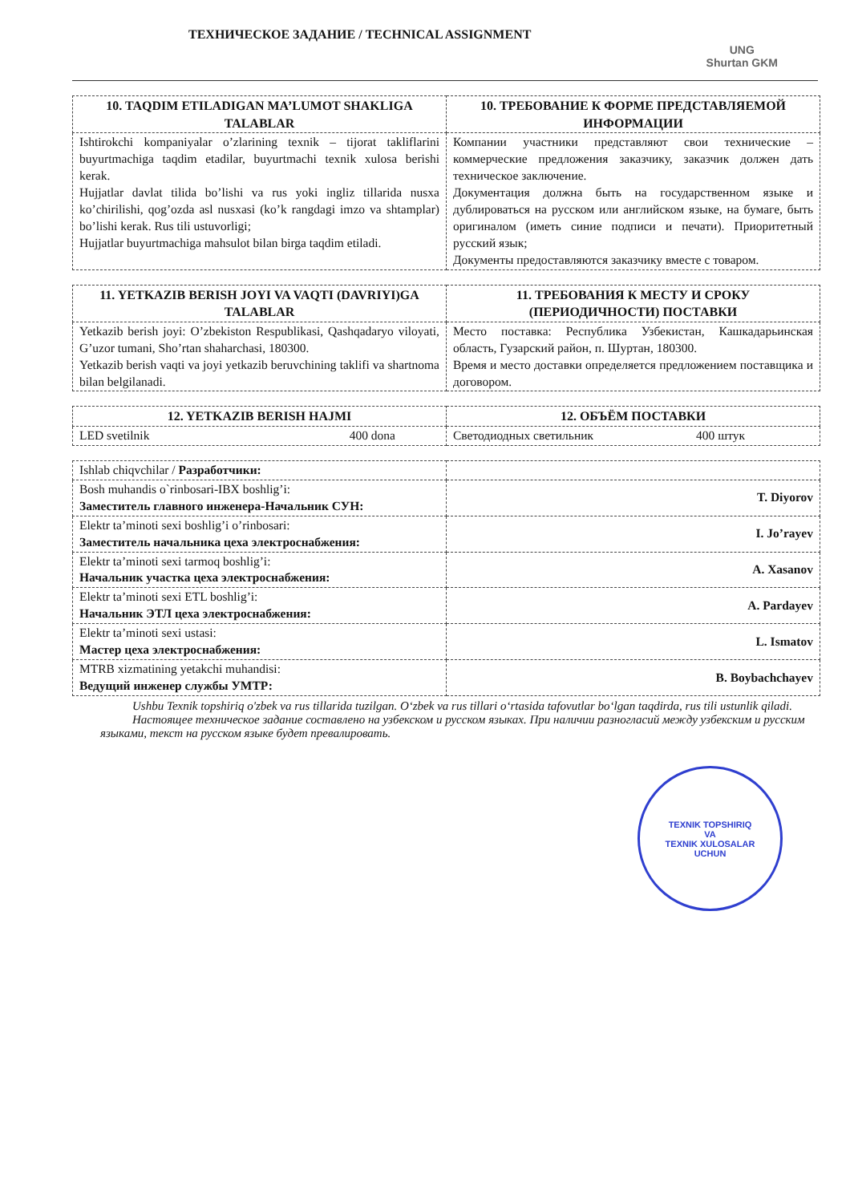ТЕХНИЧЕСКОЕ ЗАДАНИЕ / TECHNICAL ASSIGNMENT
UNG
Shurtan GKM
| 10. TAQDIM ETILADIGAN MA’LUMOT SHAKLIGA TALABLAR | 10. ТРЕБОВАНИЕ К ФОРМЕ ПРЕДСТАВЛЯЕМОЙ ИНФОРМАЦИИ |
| --- | --- |
| Ishtirokchi kompaniyalar o’zlarining texnik – tijorat takliflarini buyurtmachiga taqdim etadilar, buyurtmachi texnik xulosa berishi kerak. Hujjatlar davlat tilida bo’lishi va rus yoki ingliz tillarida nusxa ko’chirilishi, qog’ozda asl nusxasi (ko’k rangdagi imzo va shtamplar) bo’lishi kerak. Rus tili ustuvorligi; Hujjatlar buyurtmachiga mahsulot bilan birga taqdim etiladi. | Компании участники представляют свои технические – коммерческие предложения заказчику, заказчик должен дать техническое заключение. Документация должна быть на государственном языке и дублироваться на русском или английском языке, на бумаге, быть оригиналом (иметь синие подписи и печати). Приоритетный русский язык; Документы предоставляются заказчику вместе с товаром. |
| 11. YETKAZIB BERISH JOYI VA VAQTI (DAVRIYI)GA TALABLAR | 11. ТРЕБОВАНИЯ К МЕСТУ И СРОКУ (ПЕРИОДИЧНОСТИ) ПОСТАВКИ |
| --- | --- |
| Yetkazib berish joyi: O’zbekiston Respublikasi, Qashqadaryo viloyati, G’uzor tumani, Sho’rtan shaharchasi, 180300. Yetkazib berish vaqti va joyi yetkazib beruvchining taklifi va shartnoma bilan belgilanadi. | Место поставка: Республика Узбекистан, Кашкадарьинская область, Гузарский район, п. Шуртан, 180300. Время и место доставки определяется предложением поставщика и договором. |
| 12. YETKAZIB BERISH HAJMI | 12. ОБЪЁМ ПОСТАВКИ |
| --- | --- |
| LED svetilnik 400 dona | Светодиодных светильник 400 штук |
| Ishlab chiqvchilar / Разработчики: | |
| Bosh muhandis o`rinbosari-IBX boshlig’i: Заместитель главного инженера-Начальник СУН: | T. Diyorov |
| Elektr ta’minoti sexi boshlig’i o’rinbosari: Заместитель начальника цеха электроснабжения: | I. Jo’rayev |
| Elektr ta’minoti sexi tarmoq boshlig’i: Начальник участка цеха электроснабжения: | A. Xasanov |
| Elektr ta’minoti sexi ETL boshlig’i: Начальник ЭТЛ цеха электроснабжения: | A. Pardayev |
| Elektr ta’minoti sexi ustasi: Мастер цеха электроснабжения: | L. Ismatov |
| MTRB xizmatining yetakchi muhandisi: Ведущий инженер службы УМТР: | B. Boybachchayev |
Ushbu Texnik topshiriq o'zbek va rus tillarida tuzilgan. O‘zbek va rus tillari o‘rtasida tafovutlar bo‘lgan taqdirda, rus tili ustunlik qiladi.
Настоящее техническое задание составлено на узбекском и русском языках. При наличии разногласий между узбекским и русским языками, текст на русском языке будет превалировать.
TEXNIK TOPSHIRIQ
VA
TEXNIK XULOSALAR
UCHUN